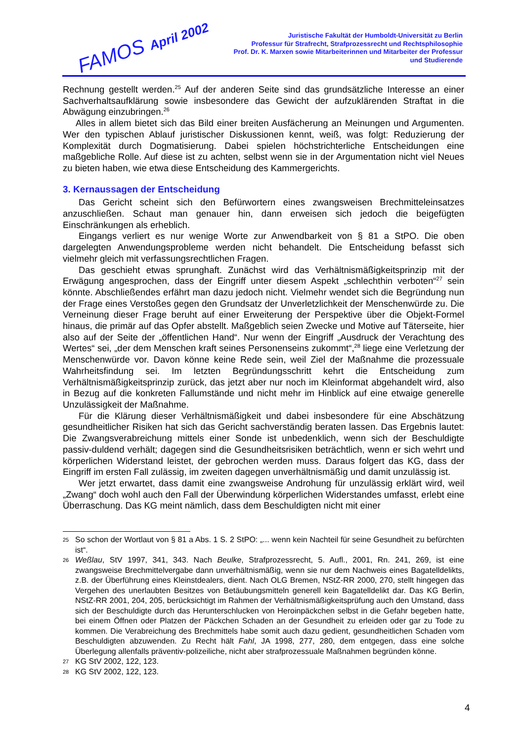FAMOS April 2002
Juristische Fakultät der Humboldt-Universität zu Berlin
Professur für Strafrecht, Strafprozessrecht und Rechtsphilosophie
Prof. Dr. K. Marxen sowie Mitarbeiterinnen und Mitarbeiter der Professur
und Studierende
Rechnung gestellt werden.<sup>25</sup> Auf der anderen Seite sind das grundsätzliche Interesse an einer Sachverhaltsaufklärung sowie insbesondere das Gewicht der aufzuklärenden Straftat in die Abwägung einzubringen.<sup>26</sup>
Alles in allem bietet sich das Bild einer breiten Ausfächerung an Meinungen und Argumenten. Wer den typischen Ablauf juristischer Diskussionen kennt, weiß, was folgt: Reduzierung der Komplexität durch Dogmatisierung. Dabei spielen höchstrichterliche Entscheidungen eine maßgebliche Rolle. Auf diese ist zu achten, selbst wenn sie in der Argumentation nicht viel Neues zu bieten haben, wie etwa diese Entscheidung des Kammergerichts.
3. Kernaussagen der Entscheidung
Das Gericht scheint sich den Befürwortern eines zwangsweisen Brechmitteleinsatzes anzuschließen. Schaut man genauer hin, dann erweisen sich jedoch die beigefügten Einschränkungen als erheblich.
Eingangs verliert es nur wenige Worte zur Anwendbarkeit von § 81 a StPO. Die oben dargelegten Anwendungsprobleme werden nicht behandelt. Die Entscheidung befasst sich vielmehr gleich mit verfassungsrechtlichen Fragen.
Das geschieht etwas sprunghaft. Zunächst wird das Verhältnismäßigkeitsprinzip mit der Erwägung angesprochen, dass der Eingriff unter diesem Aspekt „schlechthin verboten“<sup>27</sup> sein könnte. Abschließendes erfährt man dazu jedoch nicht. Vielmehr wendet sich die Begründung nun der Frage eines Verstoßes gegen den Grundsatz der Unverletzlichkeit der Menschenwürde zu. Die Verneinung dieser Frage beruht auf einer Erweiterung der Perspektive über die Objekt-Formel hinaus, die primär auf das Opfer abstellt. Maßgeblich seien Zwecke und Motive auf Täterseite, hier also auf der Seite der „öffentlichen Hand“. Nur wenn der Eingriff „Ausdruck der Verachtung des Wertes“ sei, „der dem Menschen kraft seines Personenseins zukommt“,<sup>28</sup> liege eine Verletzung der Menschenwürde vor. Davon könne keine Rede sein, weil Ziel der Maßnahme die prozessuale Wahrheitsfindung sei. Im letzten Begründungsschritt kehrt die Entscheidung zum Verhältnismäßigkeitsprinzip zurück, das jetzt aber nur noch im Kleinformat abgehandelt wird, also in Bezug auf die konkreten Fallumstände und nicht mehr im Hinblick auf eine etwaige generelle Unzulässigkeit der Maßnahme.
Für die Klärung dieser Verhältnismäßigkeit und dabei insbesondere für eine Abschätzung gesundheitlicher Risiken hat sich das Gericht sachverständig beraten lassen. Das Ergebnis lautet: Die Zwangsverabreichung mittels einer Sonde ist unbedenklich, wenn sich der Beschuldigte passiv-duldend verhält; dagegen sind die Gesundheitsrisiken beträchtlich, wenn er sich wehrt und körperlichen Widerstand leistet, der gebrochen werden muss. Daraus folgert das KG, dass der Eingriff im ersten Fall zulässig, im zweiten dagegen unverhältnismäßig und damit unzulässig ist.
Wer jetzt erwartet, dass damit eine zwangsweise Androhung für unzulässig erklärt wird, weil „Zwang“ doch wohl auch den Fall der Überwindung körperlichen Widerstandes umfasst, erlebt eine Überraschung. Das KG meint nämlich, dass dem Beschuldigten nicht mit einer
25 So schon der Wortlaut von § 81 a Abs. 1 S. 2 StPO: „... wenn kein Nachteil für seine Gesundheit zu befürchten ist“.
26 Weßlau, StV 1997, 341, 343. Nach Beulke, Strafprozessrecht, 5. Aufl., 2001, Rn. 241, 269, ist eine zwangsweise Brechmittelvergabe dann unverhältnismäßig, wenn sie nur dem Nachweis eines Bagatelldelikts, z.B. der Überführung eines Kleinstdealers, dient. Nach OLG Bremen, NStZ-RR 2000, 270, stellt hingegen das Vergehen des unerlaubten Besitzes von Betäubungsmitteln generell kein Bagatelldelikt dar. Das KG Berlin, NStZ-RR 2001, 204, 205, berücksichtigt im Rahmen der Verhältnismäßigkeitsprüfung auch den Umstand, dass sich der Beschuldigte durch das Herunterschlucken von Heroinpäckchen selbst in die Gefahr begeben hatte, bei einem Öffnen oder Platzen der Päckchen Schaden an der Gesundheit zu erleiden oder gar zu Tode zu kommen. Die Verabreichung des Brechmittels habe somit auch dazu gedient, gesundheitlichen Schaden vom Beschuldigten abzuwenden. Zu Recht hält Fahl, JA 1998, 277, 280, dem entgegen, dass eine solche Überlegung allenfalls präventiv-polizeiliche, nicht aber strafprozessuale Maßnahmen begründen könne.
27 KG StV 2002, 122, 123.
28 KG StV 2002, 122, 123.
4